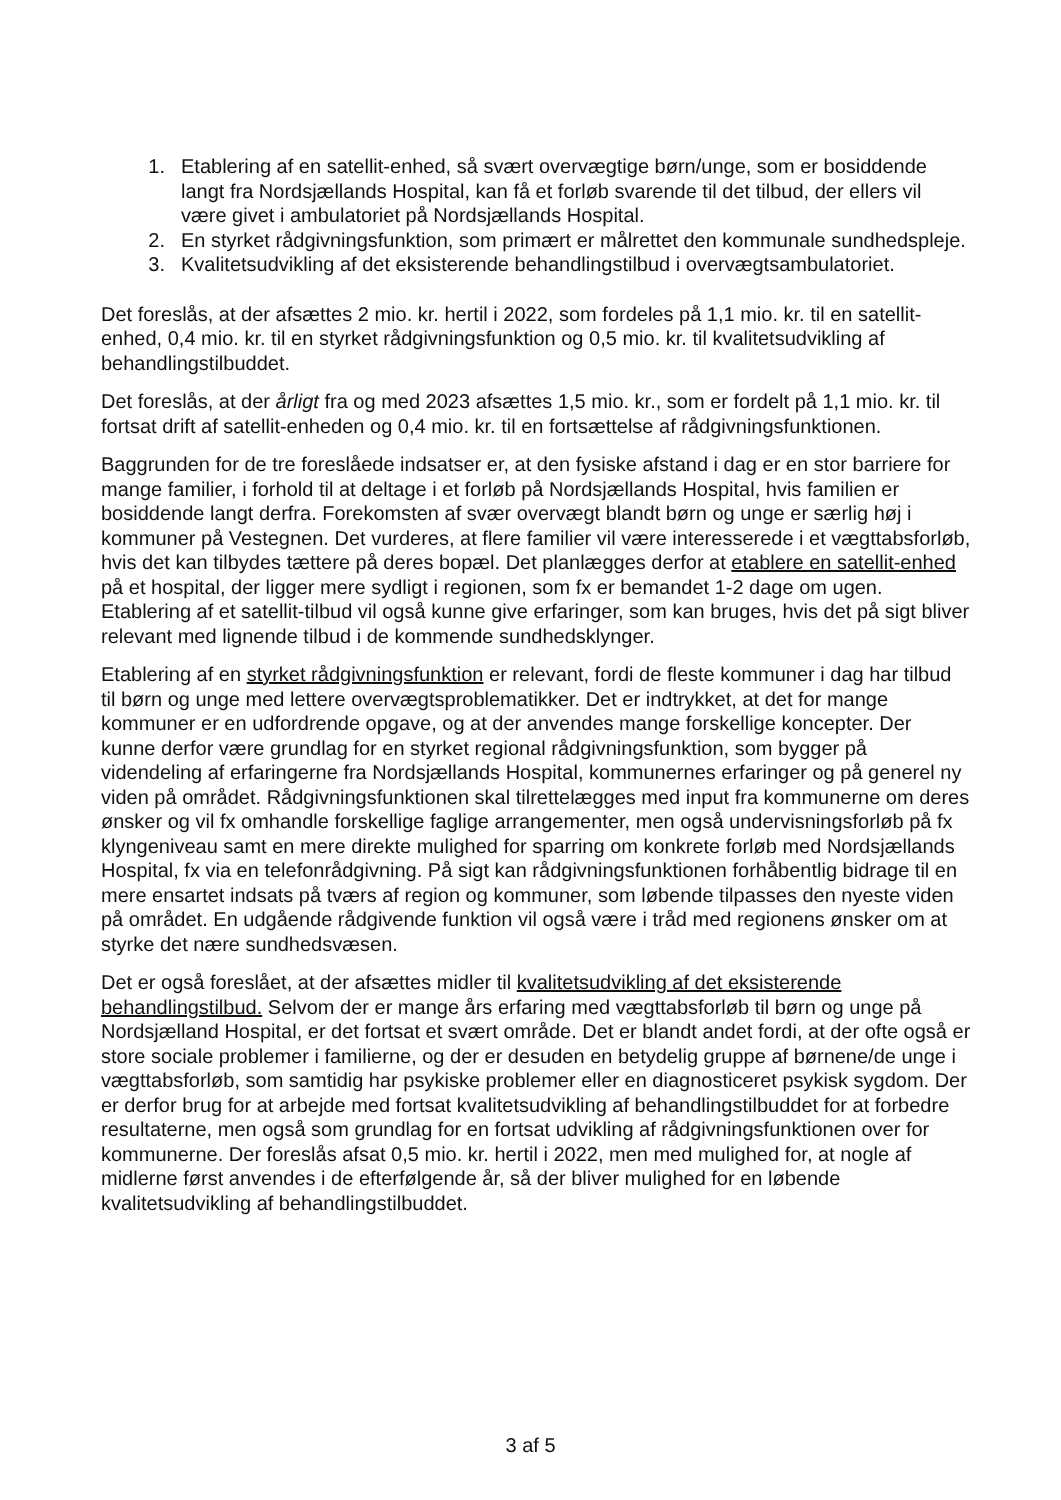1. Etablering af en satellit-enhed, så svært overvægtige børn/unge, som er bosiddende langt fra Nordsjællands Hospital, kan få et forløb svarende til det tilbud, der ellers vil være givet i ambulatoriet på Nordsjællands Hospital.
2. En styrket rådgivningsfunktion, som primært er målrettet den kommunale sundhedspleje.
3. Kvalitetsudvikling af det eksisterende behandlingstilbud i overvægtsambulatoriet.
Det foreslås, at der afsættes 2 mio. kr. hertil i 2022, som fordeles på 1,1 mio. kr. til en satellit-enhed, 0,4 mio. kr. til en styrket rådgivningsfunktion og 0,5 mio. kr. til kvalitetsudvikling af behandlingstilbuddet.
Det foreslås, at der årligt fra og med 2023 afsættes 1,5 mio. kr., som er fordelt på 1,1 mio. kr. til fortsat drift af satellit-enheden og 0,4 mio. kr. til en fortsættelse af rådgivningsfunktionen.
Baggrunden for de tre foreslåede indsatser er, at den fysiske afstand i dag er en stor barriere for mange familier, i forhold til at deltage i et forløb på Nordsjællands Hospital, hvis familien er bosiddende langt derfra. Forekomsten af svær overvægt blandt børn og unge er særlig høj i kommuner på Vestegnen. Det vurderes, at flere familier vil være interesserede i et vægttabsforløb, hvis det kan tilbydes tættere på deres bopæl. Det planlægges derfor at etablere en satellit-enhed på et hospital, der ligger mere sydligt i regionen, som fx er bemandet 1-2 dage om ugen. Etablering af et satellit-tilbud vil også kunne give erfaringer, som kan bruges, hvis det på sigt bliver relevant med lignende tilbud i de kommende sundhedsklynger.
Etablering af en styrket rådgivningsfunktion er relevant, fordi de fleste kommuner i dag har tilbud til børn og unge med lettere overvægtsproblematikker. Det er indtrykket, at det for mange kommuner er en udfordrende opgave, og at der anvendes mange forskellige koncepter. Der kunne derfor være grundlag for en styrket regional rådgivningsfunktion, som bygger på videndeling af erfaringerne fra Nordsjællands Hospital, kommunernes erfaringer og på generel ny viden på området. Rådgivningsfunktionen skal tilrettelægges med input fra kommunerne om deres ønsker og vil fx omhandle forskellige faglige arrangementer, men også undervisningsforløb på fx klyngeniveau samt en mere direkte mulighed for sparring om konkrete forløb med Nordsjællands Hospital, fx via en telefonrådgivning. På sigt kan rådgivningsfunktionen forhåbentlig bidrage til en mere ensartet indsats på tværs af region og kommuner, som løbende tilpasses den nyeste viden på området. En udgående rådgivende funktion vil også være i tråd med regionens ønsker om at styrke det nære sundhedsvæsen.
Det er også foreslået, at der afsættes midler til kvalitetsudvikling af det eksisterende behandlingstilbud. Selvom der er mange års erfaring med vægttabsforløb til børn og unge på Nordsjælland Hospital, er det fortsat et svært område. Det er blandt andet fordi, at der ofte også er store sociale problemer i familierne, og der er desuden en betydelig gruppe af børnene/de unge i vægttabsforløb, som samtidig har psykiske problemer eller en diagnosticeret psykisk sygdom. Der er derfor brug for at arbejde med fortsat kvalitetsudvikling af behandlingstilbuddet for at forbedre resultaterne, men også som grundlag for en fortsat udvikling af rådgivningsfunktionen over for kommunerne. Der foreslås afsat 0,5 mio. kr. hertil i 2022, men med mulighed for, at nogle af midlerne først anvendes i de efterfølgende år, så der bliver mulighed for en løbende kvalitetsudvikling af behandlingstilbuddet.
3 af 5